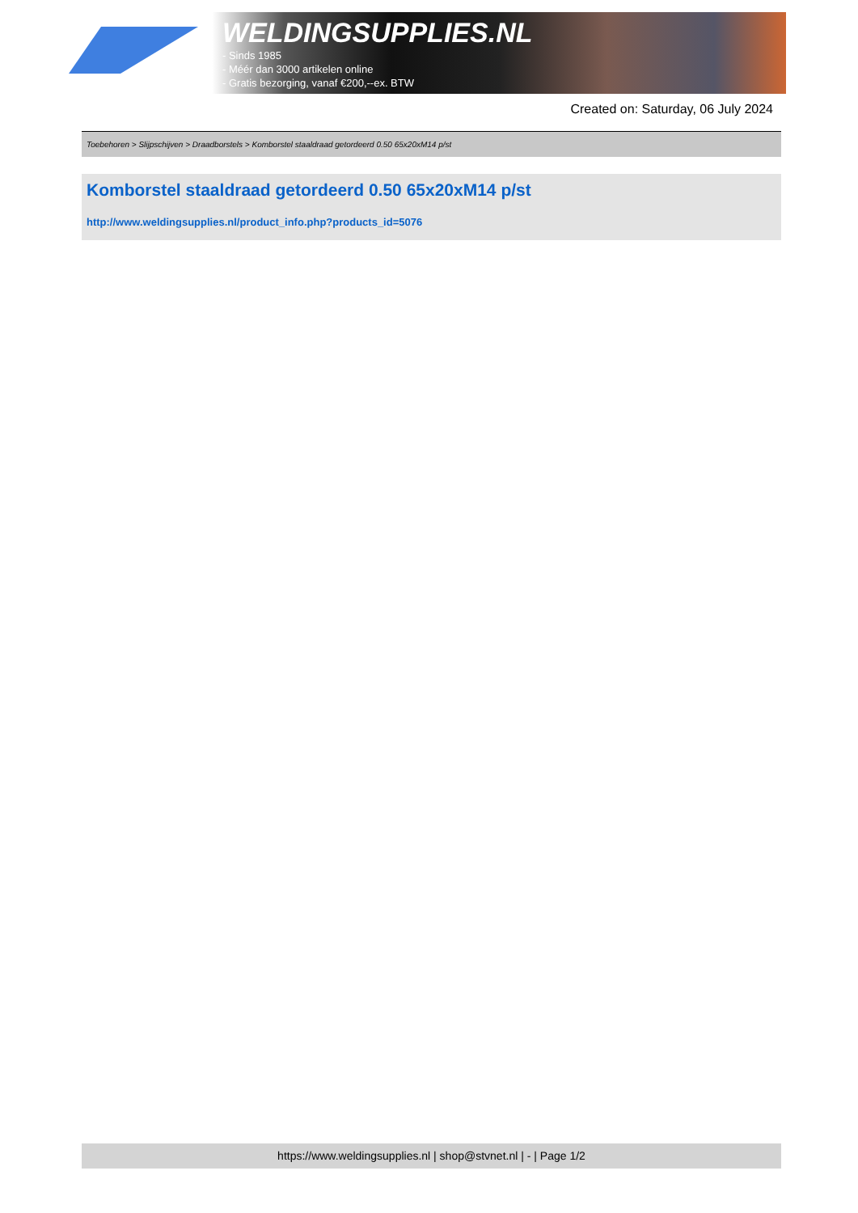WELDINGSUPPLIES.NL
- Sinds 1985
- Méér dan 3000 artikelen online
- Gratis bezorging, vanaf €200,--ex. BTW
Created on: Saturday, 06 July 2024
Toebehoren > Slijpschijven > Draadborstels > Komborstel staaldraad getordeerd 0.50 65x20xM14 p/st
Komborstel staaldraad getordeerd 0.50 65x20xM14 p/st
http://www.weldingsupplies.nl/product_info.php?products_id=5076
https://www.weldingsupplies.nl | shop@stvnet.nl | - | Page 1/2